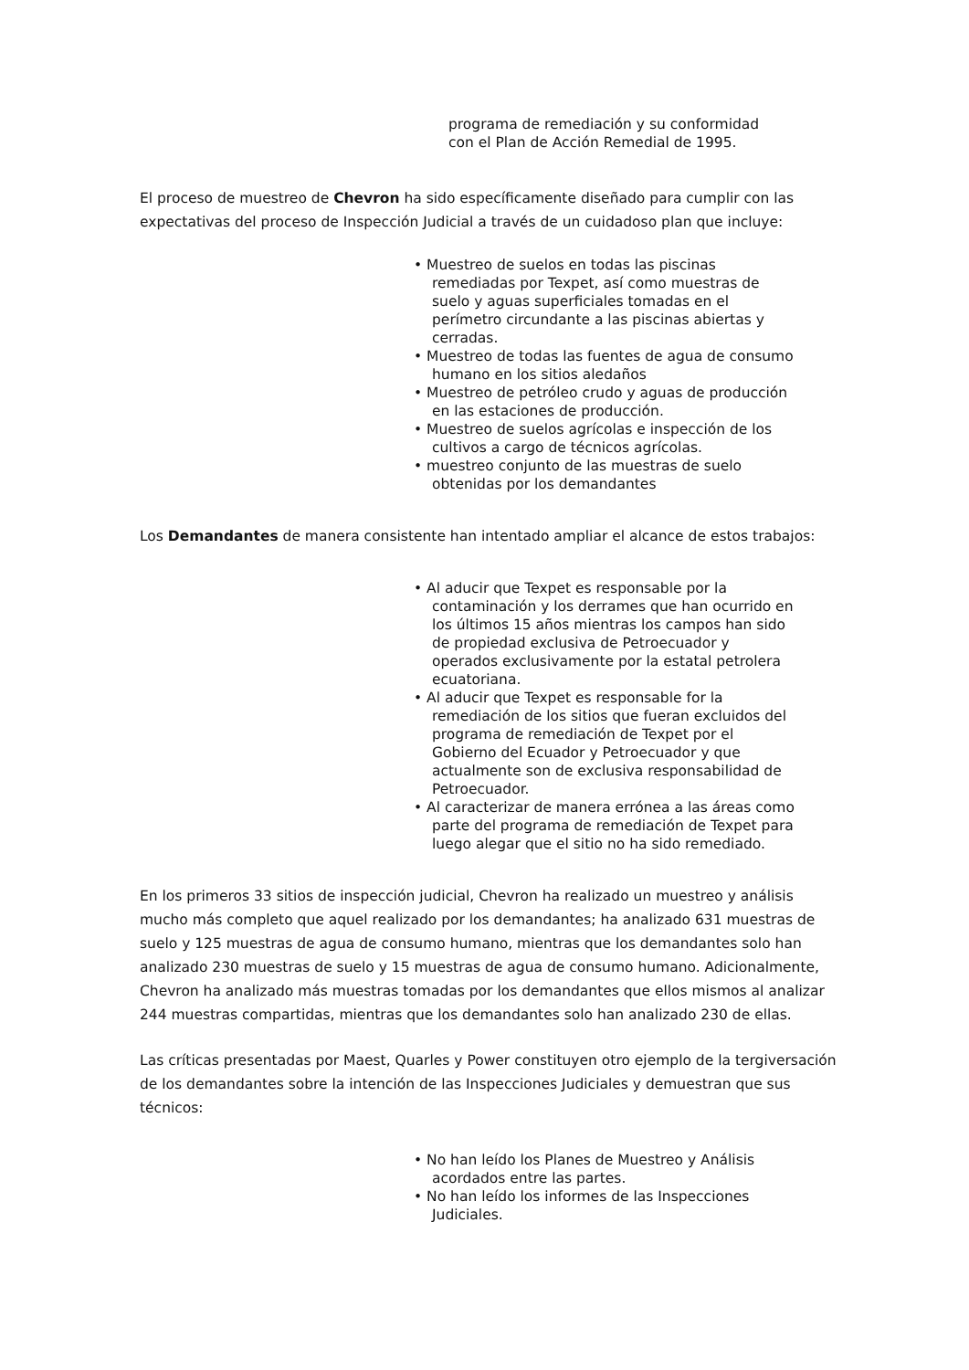programa de remediación y su conformidad
con el Plan de Acción Remedial de 1995.
El proceso de muestreo de Chevron ha sido específicamente diseñado para cumplir con las expectativas del proceso de Inspección Judicial a través de un cuidadoso plan que incluye:
• Muestreo de suelos en todas las piscinas remediadas por Texpet, así como muestras de suelo y aguas superficiales tomadas en el perímetro circundante a las piscinas abiertas y cerradas.
• Muestreo de todas las fuentes de agua de consumo humano en los sitios aledaños
• Muestreo de petróleo crudo y aguas de producción en las estaciones de producción.
• Muestreo de suelos agrícolas e inspección de los cultivos a cargo de técnicos agrícolas.
• muestreo conjunto de las muestras de suelo obtenidas por los demandantes
Los Demandantes de manera consistente han intentado ampliar el alcance de estos trabajos:
• Al aducir que Texpet es responsable por la contaminación y los derrames que han ocurrido en los últimos 15 años mientras los campos han sido de propiedad exclusiva de Petroecuador y operados exclusivamente por la estatal petrolera ecuatoriana.
• Al aducir que Texpet es responsable for la remediación de los sitios que fueran excluidos del programa de remediación de Texpet por el Gobierno del Ecuador y Petroecuador y que actualmente son de exclusiva responsabilidad de Petroecuador.
• Al caracterizar de manera errónea a las áreas como parte del programa de remediación de Texpet para luego alegar que el sitio no ha sido remediado.
En los primeros 33 sitios de inspección judicial, Chevron ha realizado un muestreo y análisis mucho más completo que aquel realizado por los demandantes; ha analizado 631 muestras de suelo y 125 muestras de agua de consumo humano, mientras que los demandantes solo han analizado 230 muestras de suelo y 15 muestras de agua de consumo humano. Adicionalmente, Chevron ha analizado más muestras tomadas por los demandantes que ellos mismos al analizar 244 muestras compartidas, mientras que los demandantes solo han analizado 230 de ellas.
Las críticas presentadas por Maest, Quarles y Power constituyen otro ejemplo de la tergiversación de los demandantes sobre la intención de las Inspecciones Judiciales y demuestran que sus técnicos:
• No han leído los Planes de Muestreo y Análisis acordados entre las partes.
• No han leído los informes de las Inspecciones Judiciales.